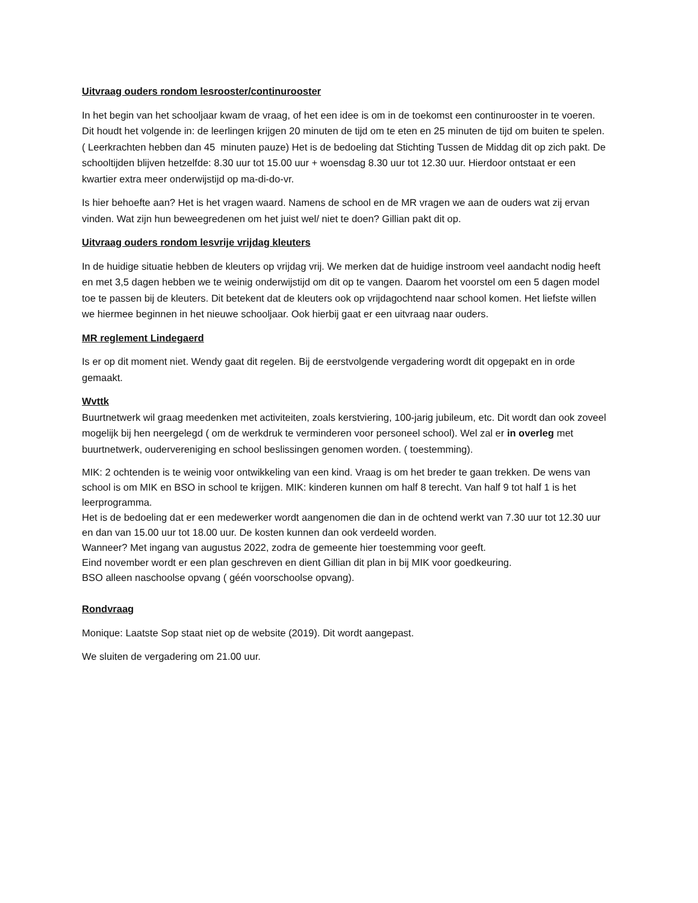Uitvraag ouders rondom lesrooster/continurooster
In het begin van het schooljaar kwam de vraag, of het een idee is om in de toekomst een continurooster in te voeren. Dit houdt het volgende in: de leerlingen krijgen 20 minuten de tijd om te eten en 25 minuten de tijd om buiten te spelen. ( Leerkrachten hebben dan 45 minuten pauze) Het is de bedoeling dat Stichting Tussen de Middag dit op zich pakt. De schooltijden blijven hetzelfde: 8.30 uur tot 15.00 uur + woensdag 8.30 uur tot 12.30 uur. Hierdoor ontstaat er een kwartier extra meer onderwijstijd op ma-di-do-vr.
Is hier behoefte aan? Het is het vragen waard. Namens de school en de MR vragen we aan de ouders wat zij ervan vinden. Wat zijn hun beweegredenen om het juist wel/ niet te doen? Gillian pakt dit op.
Uitvraag ouders rondom lesvrije vrijdag kleuters
In de huidige situatie hebben de kleuters op vrijdag vrij. We merken dat de huidige instroom veel aandacht nodig heeft en met 3,5 dagen hebben we te weinig onderwijstijd om dit op te vangen. Daarom het voorstel om een 5 dagen model toe te passen bij de kleuters. Dit betekent dat de kleuters ook op vrijdagochtend naar school komen. Het liefste willen we hiermee beginnen in het nieuwe schooljaar. Ook hierbij gaat er een uitvraag naar ouders.
MR reglement Lindegaerd
Is er op dit moment niet. Wendy gaat dit regelen. Bij de eerstvolgende vergadering wordt dit opgepakt en in orde gemaakt.
Wvttk
Buurtnetwerk wil graag meedenken met activiteiten, zoals kerstviering, 100-jarig jubileum, etc. Dit wordt dan ook zoveel mogelijk bij hen neergelegd ( om de werkdruk te verminderen voor personeel school). Wel zal er in overleg met buurtnetwerk, oudervereniging en school beslissingen genomen worden. ( toestemming).
MIK: 2 ochtenden is te weinig voor ontwikkeling van een kind. Vraag is om het breder te gaan trekken. De wens van school is om MIK en BSO in school te krijgen. MIK: kinderen kunnen om half 8 terecht. Van half 9 tot half 1 is het leerprogramma.
Het is de bedoeling dat er een medewerker wordt aangenomen die dan in de ochtend werkt van 7.30 uur tot 12.30 uur en dan van 15.00 uur tot 18.00 uur. De kosten kunnen dan ook verdeeld worden.
Wanneer? Met ingang van augustus 2022, zodra de gemeente hier toestemming voor geeft.
Eind november wordt er een plan geschreven en dient Gillian dit plan in bij MIK voor goedkeuring.
BSO alleen naschoolse opvang ( géén voorschoolse opvang).
Rondvraag
Monique: Laatste Sop staat niet op de website (2019). Dit wordt aangepast.
We sluiten de vergadering om 21.00 uur.